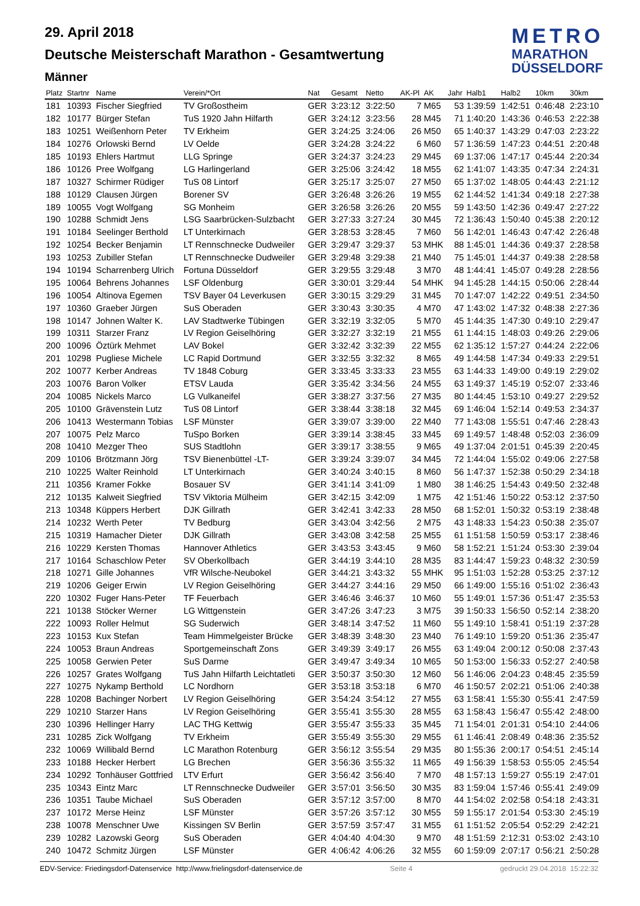METRO
MARATHON
DÜSSELDORF
29. April 2018
Deutsche Meisterschaft Marathon - Gesamtwertung
Männer
| Platz | Startnr | Name | Verein/*Ort | Nat | Gesamt | Netto | AK-Pl | AK | Jahr | Halb1 | Halb2 | 10km | 30km |
| --- | --- | --- | --- | --- | --- | --- | --- | --- | --- | --- | --- | --- | --- |
| 181 | 10393 | Fischer Siegfried | TV Großostheim | GER | 3:23:12 | 3:22:50 | 7 | M65 | 53 | 1:39:59 | 1:42:51 | 0:46:48 | 2:23:10 |
| 182 | 10177 | Bürger Stefan | TuS 1920 Jahn Hilfarth | GER | 3:24:12 | 3:23:56 | 28 | M45 | 71 | 1:40:20 | 1:43:36 | 0:46:53 | 2:22:38 |
| 183 | 10251 | Weißenhorn Peter | TV Erkheim | GER | 3:24:25 | 3:24:06 | 26 | M50 | 65 | 1:40:37 | 1:43:29 | 0:47:03 | 2:23:22 |
| 184 | 10276 | Orlowski Bernd | LV Oelde | GER | 3:24:28 | 3:24:22 | 6 | M60 | 57 | 1:36:59 | 1:47:23 | 0:44:51 | 2:20:48 |
| 185 | 10193 | Ehlers Hartmut | LLG Springe | GER | 3:24:37 | 3:24:23 | 29 | M45 | 69 | 1:37:06 | 1:47:17 | 0:45:44 | 2:20:34 |
| 186 | 10126 | Pree Wolfgang | LG Harlingerland | GER | 3:25:06 | 3:24:42 | 18 | M55 | 62 | 1:41:07 | 1:43:35 | 0:47:34 | 2:24:31 |
| 187 | 10327 | Schirmer Rüdiger | TuS 08 Lintorf | GER | 3:25:17 | 3:25:07 | 27 | M50 | 65 | 1:37:02 | 1:48:05 | 0:44:43 | 2:21:12 |
| 188 | 10129 | Clausen Jürgen | Borener SV | GER | 3:26:48 | 3:26:26 | 19 | M55 | 62 | 1:44:52 | 1:41:34 | 0:49:18 | 2:27:38 |
| 189 | 10055 | Vogt Wolfgang | SG Monheim | GER | 3:26:58 | 3:26:26 | 20 | M55 | 59 | 1:43:50 | 1:42:36 | 0:49:47 | 2:27:22 |
| 190 | 10288 | Schmidt Jens | LSG Saarbrücken-Sulzbacht | GER | 3:27:33 | 3:27:24 | 30 | M45 | 72 | 1:36:43 | 1:50:40 | 0:45:38 | 2:20:12 |
| 191 | 10184 | Seelinger Berthold | LT Unterkirnach | GER | 3:28:53 | 3:28:45 | 7 | M60 | 56 | 1:42:01 | 1:46:43 | 0:47:42 | 2:26:48 |
| 192 | 10254 | Becker Benjamin | LT Rennschnecke Dudweiler | GER | 3:29:47 | 3:29:37 | 53 | MHK | 88 | 1:45:01 | 1:44:36 | 0:49:37 | 2:28:58 |
| 193 | 10253 | Zubiller Stefan | LT Rennschnecke Dudweiler | GER | 3:29:48 | 3:29:38 | 21 | M40 | 75 | 1:45:01 | 1:44:37 | 0:49:38 | 2:28:58 |
| 194 | 10194 | Scharrenberg Ulrich | Fortuna Düsseldorf | GER | 3:29:55 | 3:29:48 | 3 | M70 | 48 | 1:44:41 | 1:45:07 | 0:49:28 | 2:28:56 |
| 195 | 10064 | Behrens Johannes | LSF Oldenburg | GER | 3:30:01 | 3:29:44 | 54 | MHK | 94 | 1:45:28 | 1:44:15 | 0:50:06 | 2:28:44 |
| 196 | 10054 | Altinova Egemen | TSV Bayer 04 Leverkusen | GER | 3:30:15 | 3:29:29 | 31 | M45 | 70 | 1:47:07 | 1:42:22 | 0:49:51 | 2:34:50 |
| 197 | 10360 | Graeber Jürgen | SuS Oberaden | GER | 3:30:43 | 3:30:35 | 4 | M70 | 47 | 1:43:02 | 1:47:32 | 0:48:38 | 2:27:36 |
| 198 | 10147 | Johnen Walter K. | LAV Stadtwerke Tübingen | GER | 3:32:19 | 3:32:05 | 5 | M70 | 45 | 1:44:35 | 1:47:30 | 0:49:10 | 2:29:47 |
| 199 | 10311 | Starzer Franz | LV Region Geiselhöring | GER | 3:32:27 | 3:32:19 | 21 | M55 | 61 | 1:44:15 | 1:48:03 | 0:49:26 | 2:29:06 |
| 200 | 10096 | Öztürk Mehmet | LAV Bokel | GER | 3:32:42 | 3:32:39 | 22 | M55 | 62 | 1:35:12 | 1:57:27 | 0:44:24 | 2:22:06 |
| 201 | 10298 | Pugliese Michele | LC Rapid Dortmund | GER | 3:32:55 | 3:32:32 | 8 | M65 | 49 | 1:44:58 | 1:47:34 | 0:49:33 | 2:29:51 |
| 202 | 10077 | Kerber Andreas | TV 1848 Coburg | GER | 3:33:45 | 3:33:33 | 23 | M55 | 63 | 1:44:33 | 1:49:00 | 0:49:19 | 2:29:02 |
| 203 | 10076 | Baron Volker | ETSV Lauda | GER | 3:35:42 | 3:34:56 | 24 | M55 | 63 | 1:49:37 | 1:45:19 | 0:52:07 | 2:33:46 |
| 204 | 10085 | Nickels Marco | LG Vulkaneifel | GER | 3:38:27 | 3:37:56 | 27 | M35 | 80 | 1:44:45 | 1:53:10 | 0:49:27 | 2:29:52 |
| 205 | 10100 | Grävenstein Lutz | TuS 08 Lintorf | GER | 3:38:44 | 3:38:18 | 32 | M45 | 69 | 1:46:04 | 1:52:14 | 0:49:53 | 2:34:37 |
| 206 | 10413 | Westermann Tobias | LSF Münster | GER | 3:39:07 | 3:39:00 | 22 | M40 | 77 | 1:43:08 | 1:55:51 | 0:47:46 | 2:28:43 |
| 207 | 10075 | Pelz Marco | TuSpo Borken | GER | 3:39:14 | 3:38:45 | 33 | M45 | 69 | 1:49:57 | 1:48:48 | 0:52:03 | 2:36:09 |
| 208 | 10410 | Mezger Theo | SUS Stadtlohn | GER | 3:39:17 | 3:38:55 | 9 | M65 | 49 | 1:37:04 | 2:01:51 | 0:45:39 | 2:20:45 |
| 209 | 10106 | Brötzmann Jörg | TSV Bienenbüttel -LT- | GER | 3:39:24 | 3:39:07 | 34 | M45 | 72 | 1:44:04 | 1:55:02 | 0:49:06 | 2:27:58 |
| 210 | 10225 | Walter Reinhold | LT Unterkirnach | GER | 3:40:24 | 3:40:15 | 8 | M60 | 56 | 1:47:37 | 1:52:38 | 0:50:29 | 2:34:18 |
| 211 | 10356 | Kramer Fokke | Bosauer SV | GER | 3:41:14 | 3:41:09 | 1 | M80 | 38 | 1:46:25 | 1:54:43 | 0:49:50 | 2:32:48 |
| 212 | 10135 | Kalweit Siegfried | TSV Viktoria Mülheim | GER | 3:42:15 | 3:42:09 | 1 | M75 | 42 | 1:51:46 | 1:50:22 | 0:53:12 | 2:37:50 |
| 213 | 10348 | Küppers Herbert | DJK Gillrath | GER | 3:42:41 | 3:42:33 | 28 | M50 | 68 | 1:52:01 | 1:50:32 | 0:53:19 | 2:38:48 |
| 214 | 10232 | Werth Peter | TV Bedburg | GER | 3:43:04 | 3:42:56 | 2 | M75 | 43 | 1:48:33 | 1:54:23 | 0:50:38 | 2:35:07 |
| 215 | 10319 | Hamacher Dieter | DJK Gillrath | GER | 3:43:08 | 3:42:58 | 25 | M55 | 61 | 1:51:58 | 1:50:59 | 0:53:17 | 2:38:46 |
| 216 | 10229 | Kersten Thomas | Hannover Athletics | GER | 3:43:53 | 3:43:45 | 9 | M60 | 58 | 1:52:21 | 1:51:24 | 0:53:30 | 2:39:04 |
| 217 | 10164 | Schaschlow Peter | SV Oberkollbach | GER | 3:44:19 | 3:44:10 | 28 | M35 | 83 | 1:44:47 | 1:59:23 | 0:48:32 | 2:30:59 |
| 218 | 10271 | Gille Johannes | VfR Wilsche-Neubokel | GER | 3:44:21 | 3:43:32 | 55 | MHK | 95 | 1:51:03 | 1:52:28 | 0:53:25 | 2:37:12 |
| 219 | 10206 | Geiger Erwin | LV Region Geiselhöring | GER | 3:44:27 | 3:44:16 | 29 | M50 | 66 | 1:49:00 | 1:55:16 | 0:51:02 | 2:36:43 |
| 220 | 10302 | Fuger Hans-Peter | TF Feuerbach | GER | 3:46:46 | 3:46:37 | 10 | M60 | 55 | 1:49:01 | 1:57:36 | 0:51:47 | 2:35:53 |
| 221 | 10138 | Stöcker Werner | LG Wittgenstein | GER | 3:47:26 | 3:47:23 | 3 | M75 | 39 | 1:50:33 | 1:56:50 | 0:52:14 | 2:38:20 |
| 222 | 10093 | Roller Helmut | SG Suderwich | GER | 3:48:14 | 3:47:52 | 11 | M60 | 55 | 1:49:10 | 1:58:41 | 0:51:19 | 2:37:28 |
| 223 | 10153 | Kux Stefan | Team Himmelgeister Brücke | GER | 3:48:39 | 3:48:30 | 23 | M40 | 76 | 1:49:10 | 1:59:20 | 0:51:36 | 2:35:47 |
| 224 | 10053 | Braun Andreas | Sportgemeinschaft Zons | GER | 3:49:39 | 3:49:17 | 26 | M55 | 63 | 1:49:04 | 2:00:12 | 0:50:08 | 2:37:43 |
| 225 | 10058 | Gerwien Peter | SuS Darme | GER | 3:49:47 | 3:49:34 | 10 | M65 | 50 | 1:53:00 | 1:56:33 | 0:52:27 | 2:40:58 |
| 226 | 10257 | Grates Wolfgang | TuS Jahn Hilfarth Leichtatleti | GER | 3:50:37 | 3:50:30 | 12 | M60 | 56 | 1:46:06 | 2:04:23 | 0:48:45 | 2:35:59 |
| 227 | 10275 | Nykamp Berthold | LC Nordhorn | GER | 3:53:18 | 3:53:18 | 6 | M70 | 46 | 1:50:57 | 2:02:21 | 0:51:06 | 2:40:38 |
| 228 | 10208 | Bachinger Norbert | LV Region Geiselhöring | GER | 3:54:24 | 3:54:12 | 27 | M55 | 63 | 1:58:41 | 1:55:30 | 0:55:41 | 2:47:59 |
| 229 | 10210 | Starzer Hans | LV Region Geiselhöring | GER | 3:55:41 | 3:55:30 | 28 | M55 | 63 | 1:58:43 | 1:56:47 | 0:55:42 | 2:48:00 |
| 230 | 10396 | Hellinger Harry | LAC THG Kettwig | GER | 3:55:47 | 3:55:33 | 35 | M45 | 71 | 1:54:01 | 2:01:31 | 0:54:10 | 2:44:06 |
| 231 | 10285 | Zick Wolfgang | TV Erkheim | GER | 3:55:49 | 3:55:30 | 29 | M55 | 61 | 1:46:41 | 2:08:49 | 0:48:36 | 2:35:52 |
| 232 | 10069 | Willibald Bernd | LC Marathon Rotenburg | GER | 3:56:12 | 3:55:54 | 29 | M35 | 80 | 1:55:36 | 2:00:17 | 0:54:51 | 2:45:14 |
| 233 | 10188 | Hecker Herbert | LG Brechen | GER | 3:56:36 | 3:55:32 | 11 | M65 | 49 | 1:56:39 | 1:58:53 | 0:55:05 | 2:45:54 |
| 234 | 10292 | Tonhäuser Gottfried | LTV Erfurt | GER | 3:56:42 | 3:56:40 | 7 | M70 | 48 | 1:57:13 | 1:59:27 | 0:55:19 | 2:47:01 |
| 235 | 10343 | Eintz Marc | LT Rennschnecke Dudweiler | GER | 3:57:01 | 3:56:50 | 30 | M35 | 83 | 1:59:04 | 1:57:46 | 0:55:41 | 2:49:09 |
| 236 | 10351 | Taube Michael | SuS Oberaden | GER | 3:57:12 | 3:57:00 | 8 | M70 | 44 | 1:54:02 | 2:02:58 | 0:54:18 | 2:43:31 |
| 237 | 10172 | Merse Heinz | LSF Münster | GER | 3:57:26 | 3:57:12 | 30 | M55 | 59 | 1:55:17 | 2:01:54 | 0:53:30 | 2:45:19 |
| 238 | 10078 | Menschner Uwe | Kissingen SV Berlin | GER | 3:57:59 | 3:57:47 | 31 | M55 | 61 | 1:51:52 | 2:05:54 | 0:52:29 | 2:42:21 |
| 239 | 10282 | Lazowski Georg | SuS Oberaden | GER | 4:04:40 | 4:04:30 | 9 | M70 | 48 | 1:51:59 | 2:12:31 | 0:53:02 | 2:43:10 |
| 240 | 10472 | Schmitz Jürgen | LSF Münster | GER | 4:06:42 | 4:06:26 | 32 | M55 | 60 | 1:59:09 | 2:07:17 | 0:56:21 | 2:50:28 |
EDV-Service: Friedingsdorf-Datenservice http://www.frielingsdorf-datenservice.de Seite 4 gedruckt 29.04.2018 15:22:32